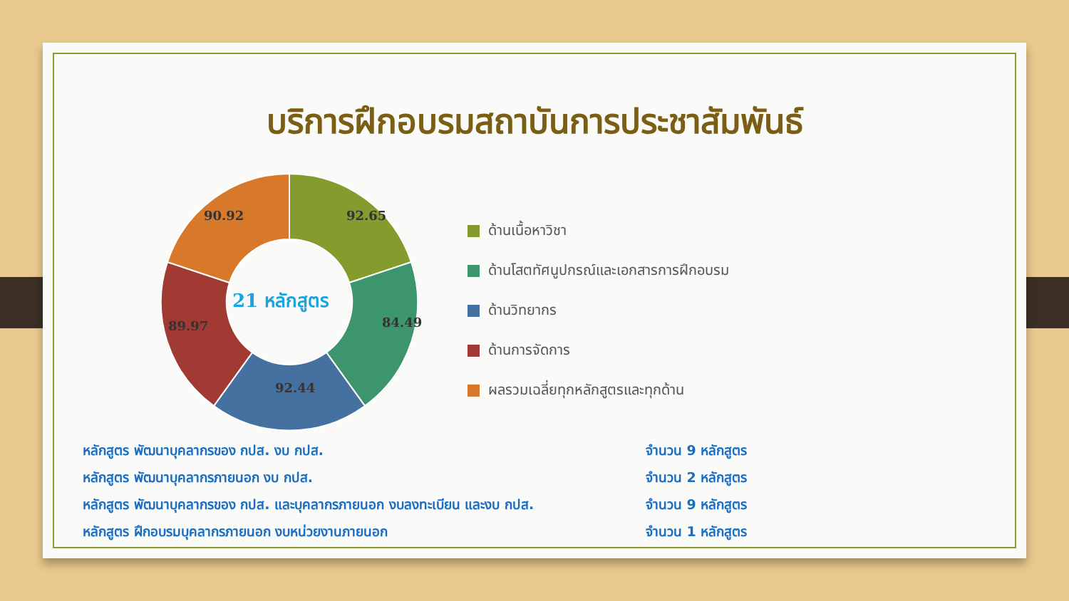บริการฝึกอบรมสถาบันการประชาสัมพันธ์
92.65
84.49
92.44
89.97
90.92
21 หลักสูตร
ด้านเนื้อหาวิชา
ด้านโสตทัศนูปกรณ์และเอกสารการฝึกอบรม
ด้านวิทยากร
ด้านการจัดการ
ผลรวมเฉลี่ยทุกหลักสูตรและทุกด้าน
หลักสูตร พัฒนาบุคลากรของ กปส. งบ กปส. จำนวน 9 หลักสูตร
หลักสูตร พัฒนาบุคลากรภายนอก งบ กปส. จำนวน 2 หลักสูตร
หลักสูตร พัฒนาบุคลากรของ กปส. และบุคลากรภายนอก งบลงทะเบียน และงบ กปส. จำนวน 9 หลักสูตร
หลักสูตร ฝึกอบรมบุคลากรภายนอก งบหน่วยงานภายนอก จำนวน 1 หลักสูตร